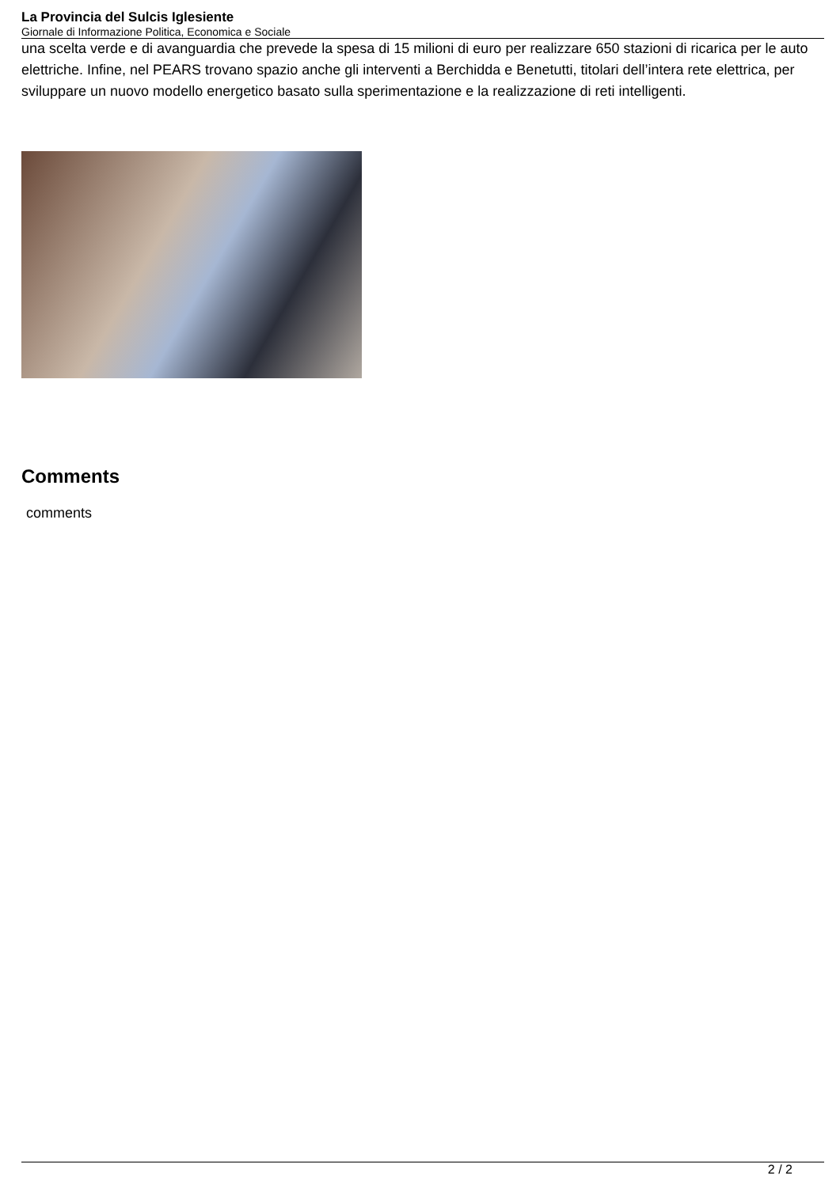La Provincia del Sulcis Iglesiente
Giornale di Informazione Politica, Economica e Sociale
una scelta verde e di avanguardia che prevede la spesa di 15 milioni di euro per realizzare 650 stazioni di ricarica per le auto elettriche. Infine, nel PEARS trovano spazio anche gli interventi a Berchidda e Benetutti, titolari dell’intera rete elettrica, per sviluppare un nuovo modello energetico basato sulla sperimentazione e la realizzazione di reti intelligenti.
Comments
comments
2 / 2